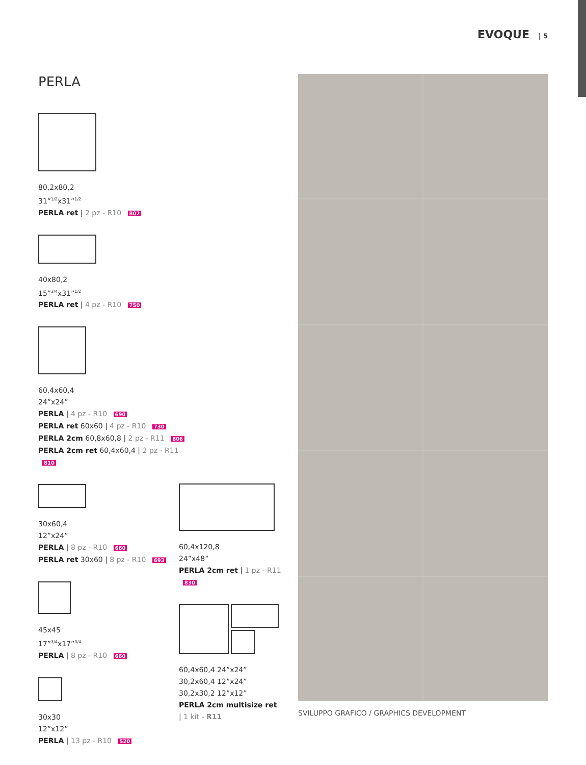EVOQUE | 5
PERLA
80,2x80,2
31”<sup>1/2</sup>x31”<sup>1/2</sup>
PERLA ret | 2 pz - R10 802
40x80,2
15”<sup>3/4</sup>x31”<sup>1/2</sup>
PERLA ret | 4 pz - R10 750
60,4x60,4
24”x24”
PERLA | 4 pz - R10 690
PERLA ret 60x60 | 4 pz - R10 730
PERLA 2cm 60,8x60,8 | 2 pz - R11 806
PERLA 2cm ret 60,4x60,4 | 2 pz - R11 810
30x60,4
12”x24”
PERLA | 8 pz - R10 660
PERLA ret 30x60 | 8 pz - R10 693
45x45
17”<sup>3/4</sup>x17”<sup>3/4</sup>
PERLA | 8 pz - R10 660
30x30
12”x12”
PERLA | 13 pz - R10 520
60,4x120,8
24”x48”
PERLA 2cm ret | 1 pz - R11 830
60,4x60,4 24”x24”
30,2x60,4 12”x24”
30,2x30,2 12”x12”
PERLA 2cm multisize ret
| 1 kit - R11
SVILUPPO GRAFICO / GRAPHICS DEVELOPMENT